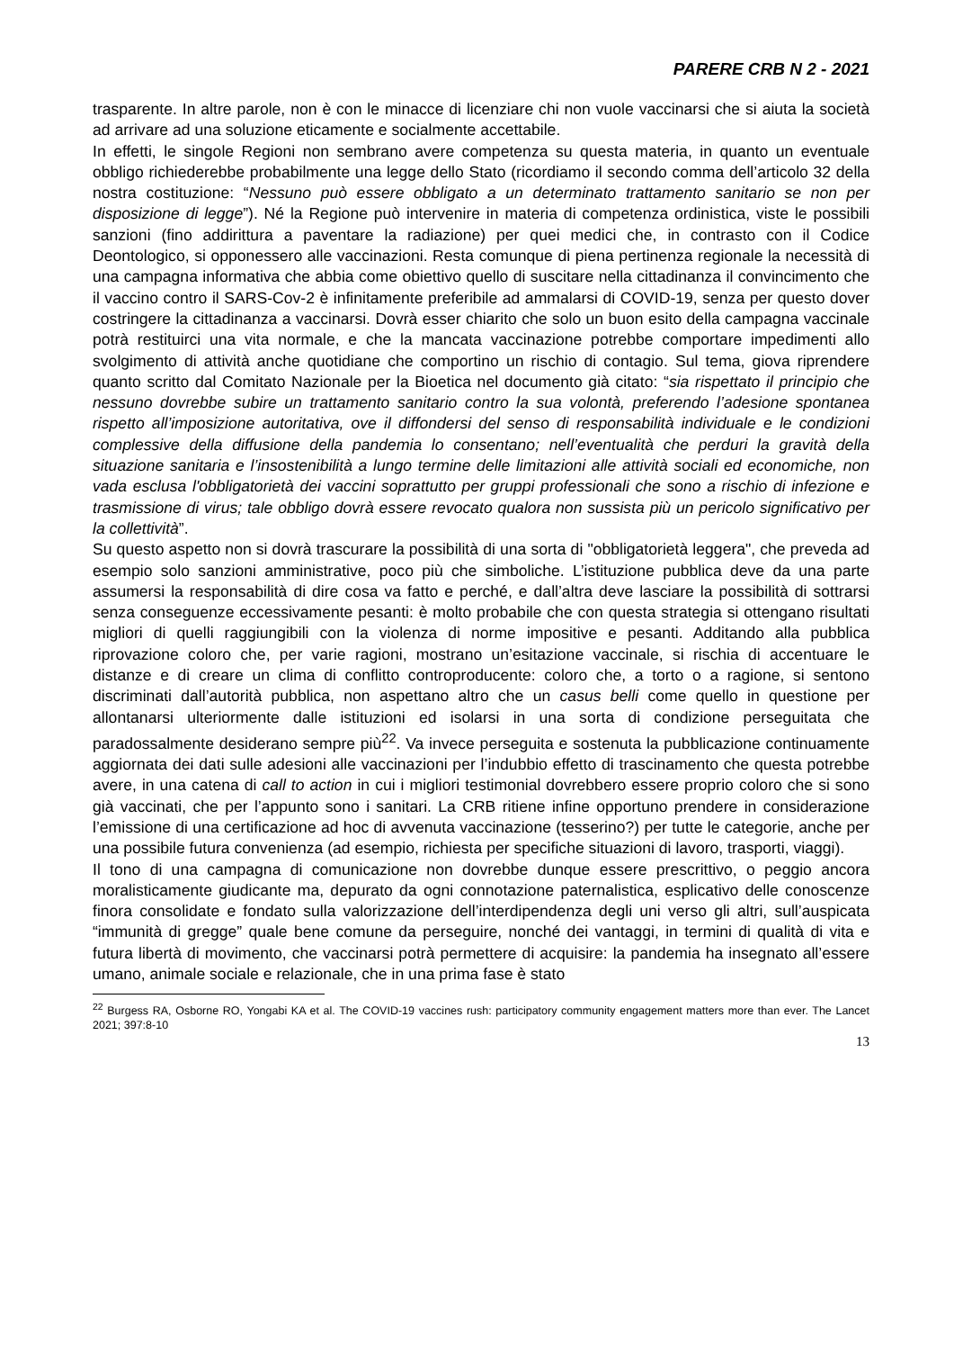PARERE CRB N 2 - 2021
trasparente. In altre parole, non è con le minacce di licenziare chi non vuole vaccinarsi che si aiuta la società ad arrivare ad una soluzione eticamente e socialmente accettabile.
In effetti, le singole Regioni non sembrano avere competenza su questa materia, in quanto un eventuale obbligo richiederebbe probabilmente una legge dello Stato (ricordiamo il secondo comma dell’articolo 32 della nostra costituzione: “Nessuno può essere obbligato a un determinato trattamento sanitario se non per disposizione di legge”). Né la Regione può intervenire in materia di competenza ordinistica, viste le possibili sanzioni (fino addirittura a paventare la radiazione) per quei medici che, in contrasto con il Codice Deontologico, si opponessero alle vaccinazioni. Resta comunque di piena pertinenza regionale la necessità di una campagna informativa che abbia come obiettivo quello di suscitare nella cittadinanza il convincimento che il vaccino contro il SARS-Cov-2 è infinitamente preferibile ad ammalarsi di COVID-19, senza per questo dover costringere la cittadinanza a vaccinarsi. Dovrà esser chiarito che solo un buon esito della campagna vaccinale potrà restituirci una vita normale, e che la mancata vaccinazione potrebbe comportare impedimenti allo svolgimento di attività anche quotidiane che comportino un rischio di contagio. Sul tema, giova riprendere quanto scritto dal Comitato Nazionale per la Bioetica nel documento già citato: “sia rispettato il principio che nessuno dovrebbe subire un trattamento sanitario contro la sua volontà, preferendo l’adesione spontanea rispetto all’imposizione autoritativa, ove il diffondersi del senso di responsabilità individuale e le condizioni complessive della diffusione della pandemia lo consentano; nell’eventualità che perduri la gravità della situazione sanitaria e l’insostenibilità a lungo termine delle limitazioni alle attività sociali ed economiche, non vada esclusa l'obbligatorietà dei vaccini soprattutto per gruppi professionali che sono a rischio di infezione e trasmissione di virus; tale obbligo dovrà essere revocato qualora non sussista più un pericolo significativo per la collettività”.
Su questo aspetto non si dovrà trascurare la possibilità di una sorta di "obbligatorietà leggera", che preveda ad esempio solo sanzioni amministrative, poco più che simboliche. L’istituzione pubblica deve da una parte assumersi la responsabilità di dire cosa va fatto e perché, e dall’altra deve lasciare la possibilità di sottrarsi senza conseguenze eccessivamente pesanti: è molto probabile che con questa strategia si ottengano risultati migliori di quelli raggiungibili con la violenza di norme impositive e pesanti. Additando alla pubblica riprovazione coloro che, per varie ragioni, mostrano un’esitazione vaccinale, si rischia di accentuare le distanze e di creare un clima di conflitto controproducente: coloro che, a torto o a ragione, si sentono discriminati dall’autorità pubblica, non aspettano altro che un casus belli come quello in questione per allontanarsi ulteriormente dalle istituzioni ed isolarsi in una sorta di condizione perseguitata che paradossalmente desiderano sempre più<sup>22</sup>. Va invece perseguita e sostenuta la pubblicazione continuamente aggiornata dei dati sulle adesioni alle vaccinazioni per l’indubbio effetto di trascinamento che questa potrebbe avere, in una catena di call to action in cui i migliori testimonial dovrebbero essere proprio coloro che si sono già vaccinati, che per l’appunto sono i sanitari. La CRB ritiene infine opportuno prendere in considerazione l’emissione di una certificazione ad hoc di avvenuta vaccinazione (tesserino?) per tutte le categorie, anche per una possibile futura convenienza (ad esempio, richiesta per specifiche situazioni di lavoro, trasporti, viaggi).
Il tono di una campagna di comunicazione non dovrebbe dunque essere prescrittivo, o peggio ancora moralisticamente giudicante ma, depurato da ogni connotazione paternalistica, esplicativo delle conoscenze finora consolidate e fondato sulla valorizzazione dell’interdipendenza degli uni verso gli altri, sull’auspicata “immunità di gregge” quale bene comune da perseguire, nonché dei vantaggi, in termini di qualità di vita e futura libertà di movimento, che vaccinarsi potrà permettere di acquisire: la pandemia ha insegnato all’essere umano, animale sociale e relazionale, che in una prima fase è stato
<sup>22</sup> Burgess RA, Osborne RO, Yongabi KA et al. The COVID-19 vaccines rush: participatory community engagement matters more than ever. The Lancet 2021; 397:8-10
13